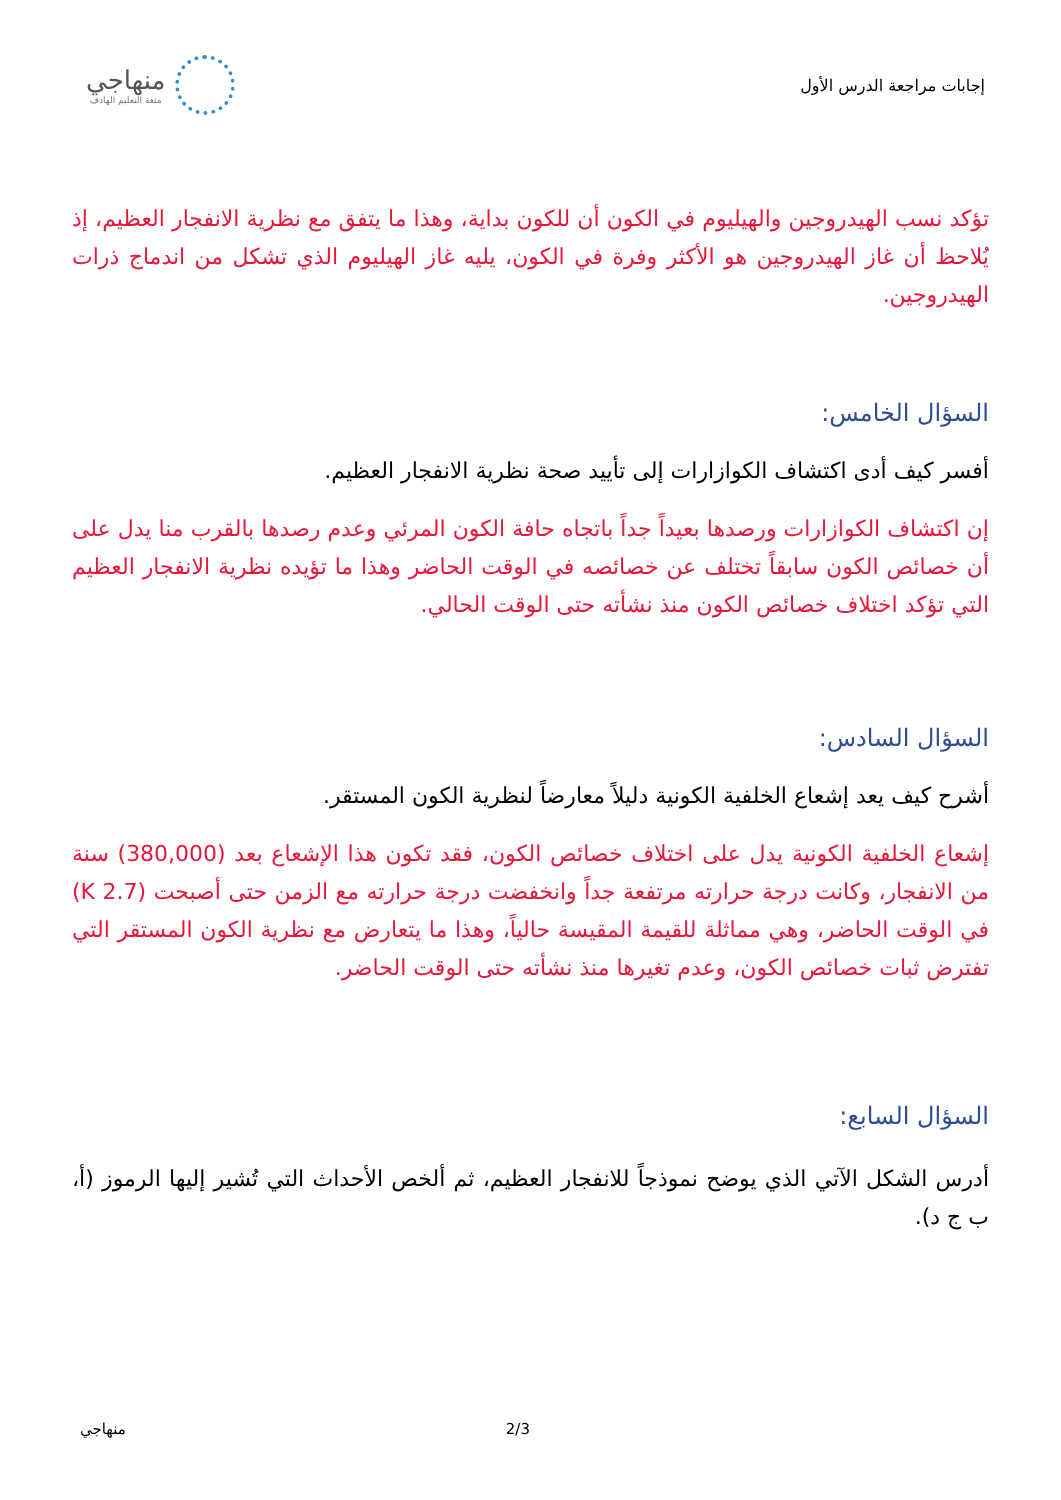منهاجي
متعة التعليم الهادف
إجابات مراجعة الدرس الأول
تؤكد نسب الهيدروجين والهيليوم في الكون أن للكون بداية، وهذا ما يتفق مع نظرية الانفجار العظيم، إذ يُلاحظ أن غاز الهيدروجين هو الأكثر وفرة في الكون، يليه غاز الهيليوم الذي تشكل من اندماج ذرات الهيدروجين.
السؤال الخامس:
أفسر كيف أدى اكتشاف الكوازارات إلى تأييد صحة نظرية الانفجار العظيم.
إن اكتشاف الكوازارات ورصدها بعيداً جداً باتجاه حافة الكون المرئي وعدم رصدها بالقرب منا يدل على أن خصائص الكون سابقاً تختلف عن خصائصه في الوقت الحاضر وهذا ما تؤيده نظرية الانفجار العظيم التي تؤكد اختلاف خصائص الكون منذ نشأته حتى الوقت الحالي.
السؤال السادس:
أشرح كيف يعد إشعاع الخلفية الكونية دليلاً معارضاً لنظرية الكون المستقر.
إشعاع الخلفية الكونية يدل على اختلاف خصائص الكون، فقد تكون هذا الإشعاع بعد (380,000) سنة من الانفجار، وكانت درجة حرارته مرتفعة جداً وانخفضت درجة حرارته مع الزمن حتى أصبحت (2.7 K) في الوقت الحاضر، وهي مماثلة للقيمة المقيسة حالياً، وهذا ما يتعارض مع نظرية الكون المستقر التي تفترض ثبات خصائص الكون، وعدم تغيرها منذ نشأته حتى الوقت الحاضر.
السؤال السابع:
أدرس الشكل الآتي الذي يوضح نموذجاً للانفجار العظيم، ثم ألخص الأحداث التي تُشير إليها الرموز (أ، ب ج د).
منهاجي 2/3